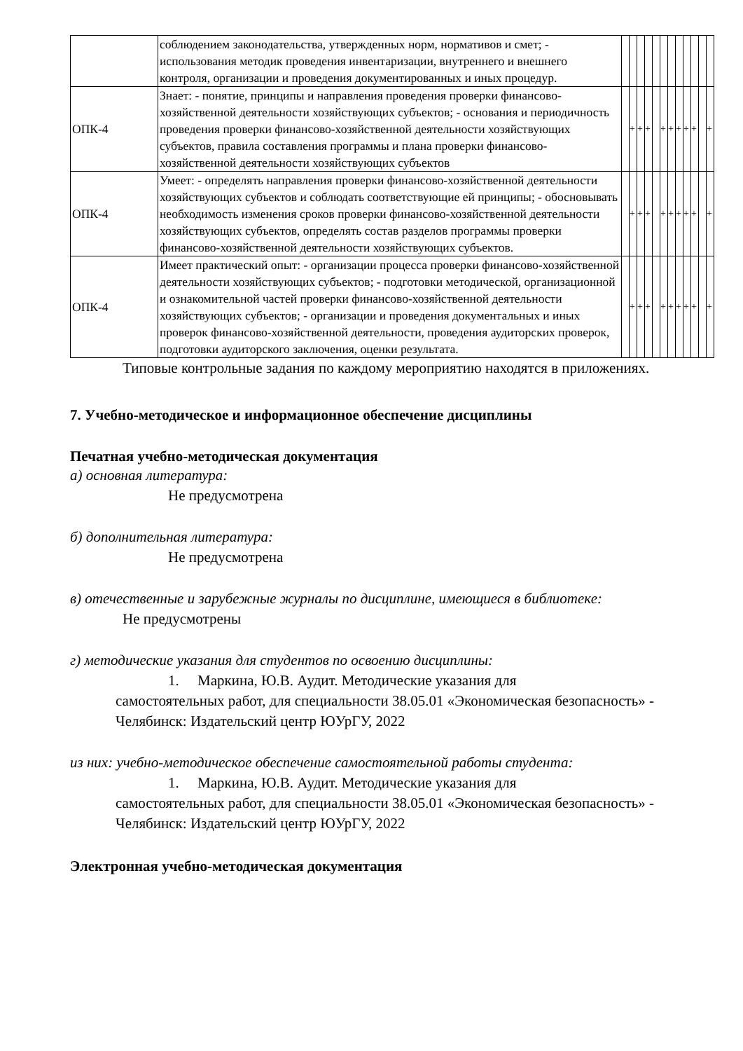| | соблюдением законодательства, утвержденных норм, нормативов и смет; - использования методик проведения инвентаризации, внутреннего и внешнего контроля, организации и проведения документированных и иных процедур. | | | | | | | | | | | | |
| ОПК-4 | Знает: - понятие, принципы и направления проведения проверки финансово-хозяйственной деятельности хозяйствующих субъектов; - основания и периодичность проведения проверки финансово-хозяйственной деятельности хозяйствующих субъектов, правила составления программы и плана проверки финансово-хозяйственной деятельности хозяйствующих субъектов | | + | + | + | | + | + | + | + | + | | + |
| ОПК-4 | Умеет: - определять направления проверки финансово-хозяйственной деятельности хозяйствующих субъектов и соблюдать соответствующие ей принципы; - обосновывать необходимость изменения сроков проверки финансово-хозяйственной деятельности хозяйствующих субъектов, определять состав разделов программы проверки финансово-хозяйственной деятельности хозяйствующих субъектов. | | + | + | + | | + | + | + | + | + | | + |
| ОПК-4 | Имеет практический опыт: - организации процесса проверки финансово-хозяйственной деятельности хозяйствующих субъектов; - подготовки методической, организационной и ознакомительной частей проверки финансово-хозяйственной деятельности хозяйствующих субъектов; - организации и проведения документальных и иных проверок финансово-хозяйственной деятельности, проведения аудиторских проверок, подготовки аудиторского заключения, оценки результата. | | + | + | + | | + | + | + | + | + | | + |
Типовые контрольные задания по каждому мероприятию находятся в приложениях.
7. Учебно-методическое и информационное обеспечение дисциплины
Печатная учебно-методическая документация
а) основная литература:
Не предусмотрена
б) дополнительная литература:
Не предусмотрена
в) отечественные и зарубежные журналы по дисциплине, имеющиеся в библиотеке:
Не предусмотрены
г) методические указания для студентов по освоению дисциплины:
1. Маркина, Ю.В. Аудит. Методические указания для
самостоятельных работ, для специальности 38.05.01 «Экономическая безопасность» - Челябинск: Издательский центр ЮУрГУ, 2022
из них: учебно-методическое обеспечение самостоятельной работы студента:
1. Маркина, Ю.В. Аудит. Методические указания для
самостоятельных работ, для специальности 38.05.01 «Экономическая безопасность» - Челябинск: Издательский центр ЮУрГУ, 2022
Электронная учебно-методическая документация